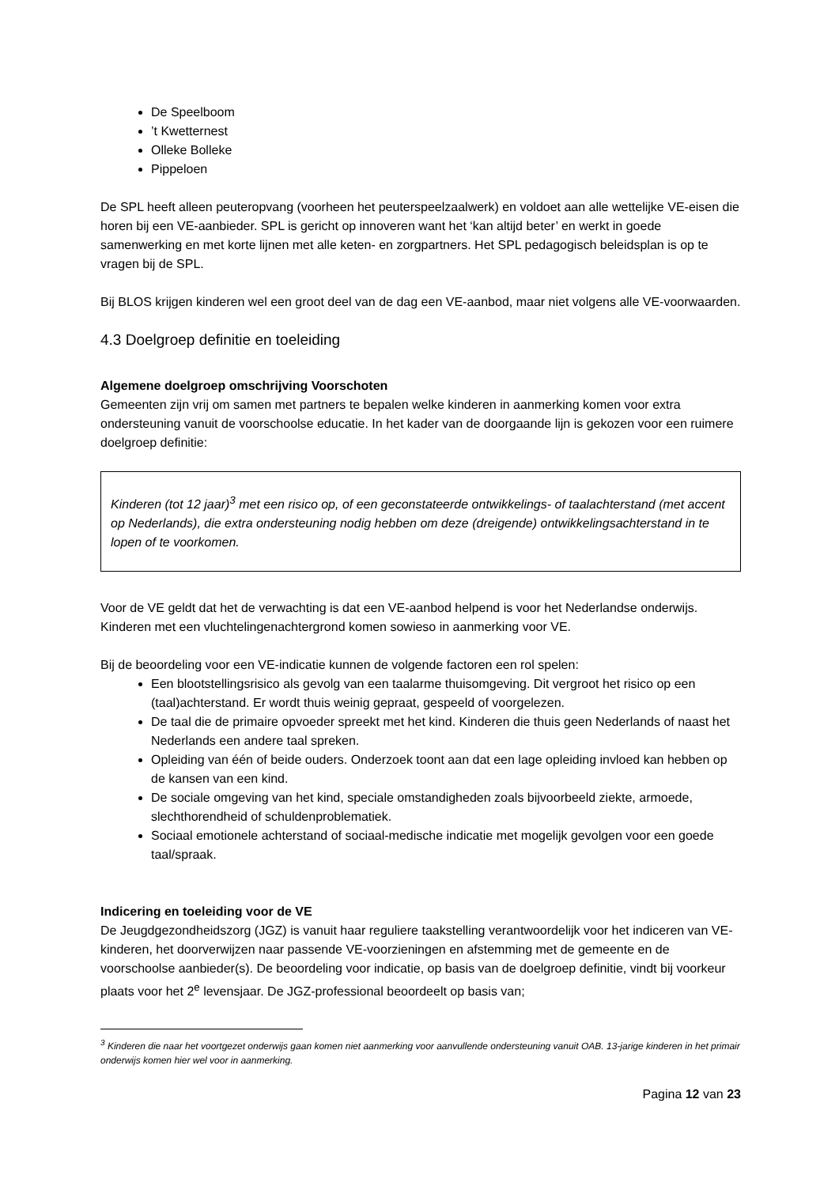De Speelboom
’t Kwetternest
Olleke Bolleke
Pippeloen
De SPL heeft alleen peuteropvang (voorheen het peuterspeelzaalwerk) en voldoet aan alle wettelijke VE-eisen die horen bij een VE-aanbieder. SPL is gericht op innoveren want het ‘kan altijd beter’ en werkt in goede samenwerking en met korte lijnen met alle keten- en zorgpartners. Het SPL pedagogisch beleidsplan is op te vragen bij de SPL.
Bij BLOS krijgen kinderen wel een groot deel van de dag een VE-aanbod, maar niet volgens alle VE-voorwaarden.
4.3 Doelgroep definitie en toeleiding
Algemene doelgroep omschrijving Voorschoten
Gemeenten zijn vrij om samen met partners te bepalen welke kinderen in aanmerking komen voor extra ondersteuning vanuit de voorschoolse educatie. In het kader van de doorgaande lijn is gekozen voor een ruimere doelgroep definitie:
Kinderen (tot 12 jaar)<sup>3</sup> met een risico op, of een geconstateerde ontwikkelings- of taalachterstand (met accent op Nederlands), die extra ondersteuning nodig hebben om deze (dreigende) ontwikkelingsachterstand in te lopen of te voorkomen.
Voor de VE geldt dat het de verwachting is dat een VE-aanbod helpend is voor het Nederlandse onderwijs. Kinderen met een vluchtelingenachtergrond komen sowieso in aanmerking voor VE.
Bij de beoordeling voor een VE-indicatie kunnen de volgende factoren een rol spelen:
Een blootstellingsrisico als gevolg van een taalarme thuisomgeving. Dit vergroot het risico op een (taal)achterstand. Er wordt thuis weinig gepraat, gespeeld of voorgelezen.
De taal die de primaire opvoeder spreekt met het kind. Kinderen die thuis geen Nederlands of naast het Nederlands een andere taal spreken.
Opleiding van één of beide ouders. Onderzoek toont aan dat een lage opleiding invloed kan hebben op de kansen van een kind.
De sociale omgeving van het kind, speciale omstandigheden zoals bijvoorbeeld ziekte, armoede, slechthorendheid of schuldenproblematiek.
Sociaal emotionele achterstand of sociaal-medische indicatie met mogelijk gevolgen voor een goede taal/spraak.
Indicering en toeleiding voor de VE
De Jeugdgezondheidszorg (JGZ) is vanuit haar reguliere taakstelling verantwoordelijk voor het indiceren van VE-kinderen, het doorverwijzen naar passende VE-voorzieningen en afstemming met de gemeente en de voorschoolse aanbieder(s). De beoordeling voor indicatie, op basis van de doelgroep definitie, vindt bij voorkeur plaats voor het 2<sup>e</sup> levensjaar. De JGZ-professional beoordeelt op basis van;
<sup>3</sup> Kinderen die naar het voortgezet onderwijs gaan komen niet aanmerking voor aanvullende ondersteuning vanuit OAB. 13-jarige kinderen in het primair onderwijs komen hier wel voor in aanmerking.
Pagina 12 van 23